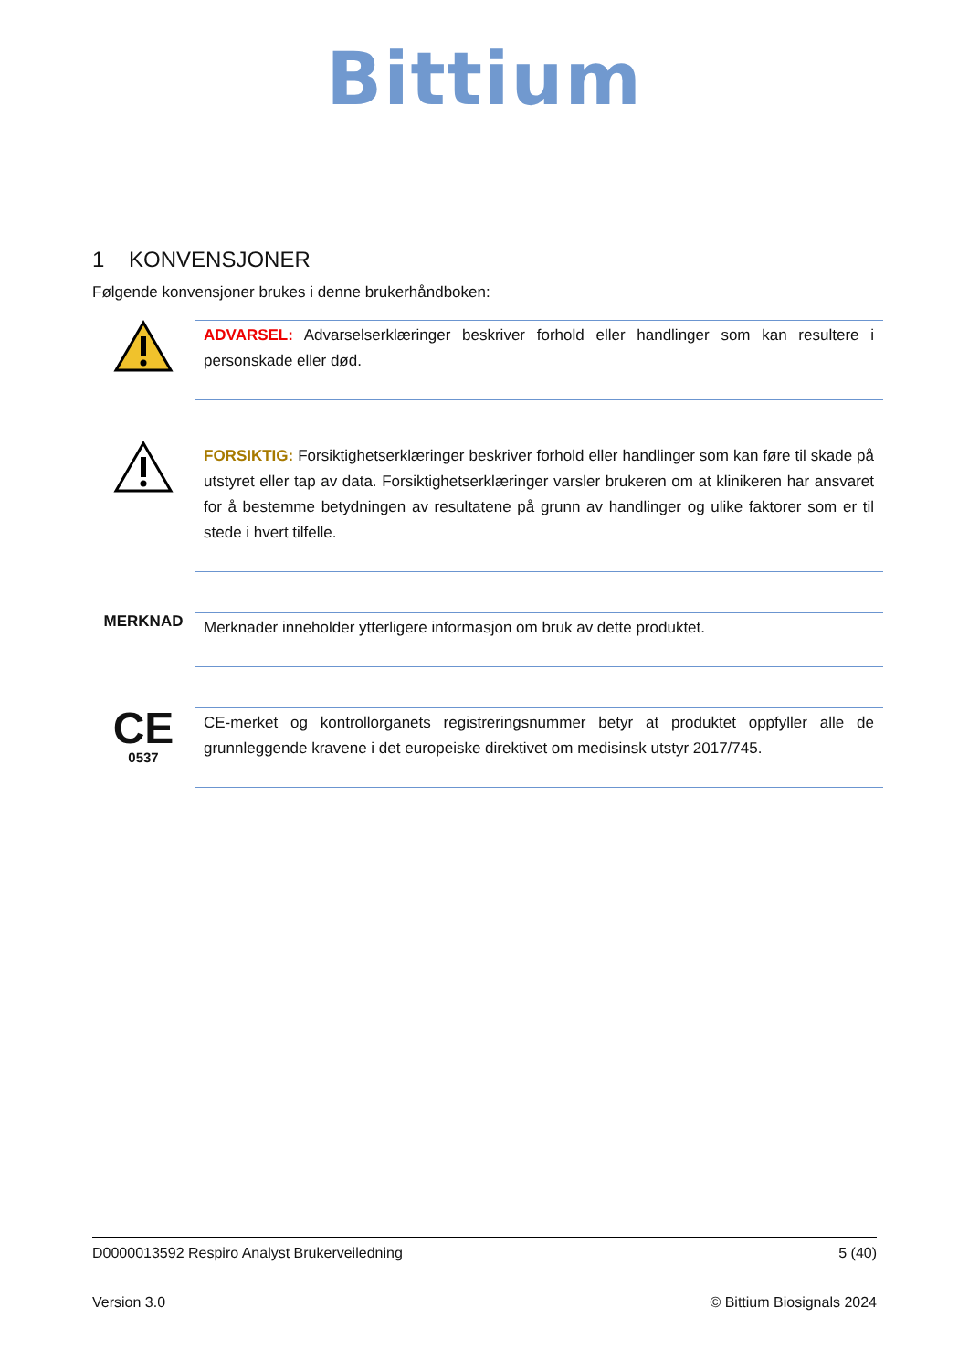Bittium
1 KONVENSJONER
Følgende konvensjoner brukes i denne brukerhåndboken:
ADVARSEL: Advarselserklæringer beskriver forhold eller handlinger som kan resultere i personskade eller død.
FORSIKTIG: Forsiktighetserklæringer beskriver forhold eller handlinger som kan føre til skade på utstyret eller tap av data. Forsiktighetserklæringer varsler brukeren om at klinikeren har ansvaret for å bestemme betydningen av resultatene på grunn av handlinger og ulike faktorer som er til stede i hvert tilfelle.
MERKNAD
Merknader inneholder ytterligere informasjon om bruk av dette produktet.
CE
0537
CE-merket og kontrollorganets registreringsnummer betyr at produktet oppfyller alle de grunnleggende kravene i det europeiske direktivet om medisinsk utstyr 2017/745.
D0000013592 Respiro Analyst Brukerveiledning 5 (40)
Version 3.0 © Bittium Biosignals 2024